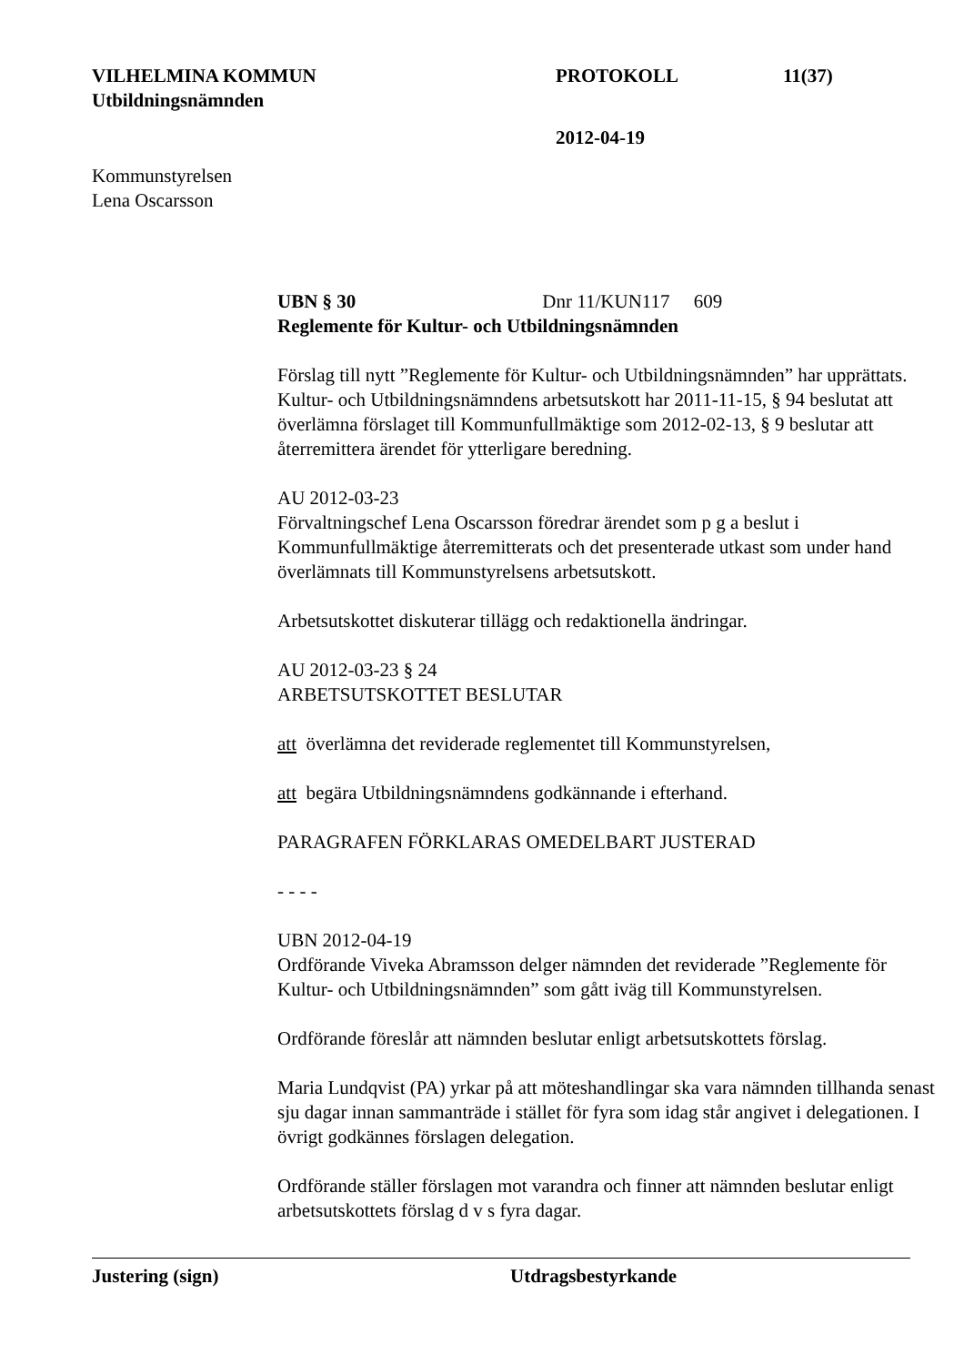VILHELMINA KOMMUN PROTOKOLL 11(37)
Utbildningsnämnden
2012-04-19
Kommunstyrelsen
Lena Oscarsson
UBN § 30 Dnr 11/KUN117 609
Reglemente för Kultur- och Utbildningsnämnden
Förslag till nytt ”Reglemente för Kultur- och Utbildningsnämnden” har upprättats. Kultur- och Utbildningsnämndens arbetsutskott har 2011-11-15, § 94 beslutat att överlämna förslaget till Kommunfullmäktige som 2012-02-13, § 9 beslutar att återremittera ärendet för ytterligare beredning.
AU 2012-03-23
Förvaltningschef Lena Oscarsson föredrar ärendet som p g a beslut i Kommunfullmäktige återremitterats och det presenterade utkast som under hand överlämnats till Kommunstyrelsens arbetsutskott.
Arbetsutskottet diskuterar tillägg och redaktionella ändringar.
AU 2012-03-23 § 24
ARBETSUTSKOTTET BESLUTAR
att överlämna det reviderade reglementet till Kommunstyrelsen,
att begära Utbildningsnämndens godkännande i efterhand.
PARAGRAFEN FÖRKLARAS OMEDELBART JUSTERAD
- - - -
UBN 2012-04-19
Ordförande Viveka Abramsson delger nämnden det reviderade ”Reglemente för Kultur- och Utbildningsnämnden” som gått iväg till Kommunstyrelsen.
Ordförande föreslår att nämnden beslutar enligt arbetsutskottets förslag.
Maria Lundqvist (PA) yrkar på att möteshandlingar ska vara nämnden tillhanda senast sju dagar innan sammanträde i stället för fyra som idag står angivet i delegationen. I övrigt godkännes förslagen delegation.
Ordförande ställer förslagen mot varandra och finner att nämnden beslutar enligt arbetsutskottets förslag d v s fyra dagar.
Justering (sign) Utdragsbestyrkande